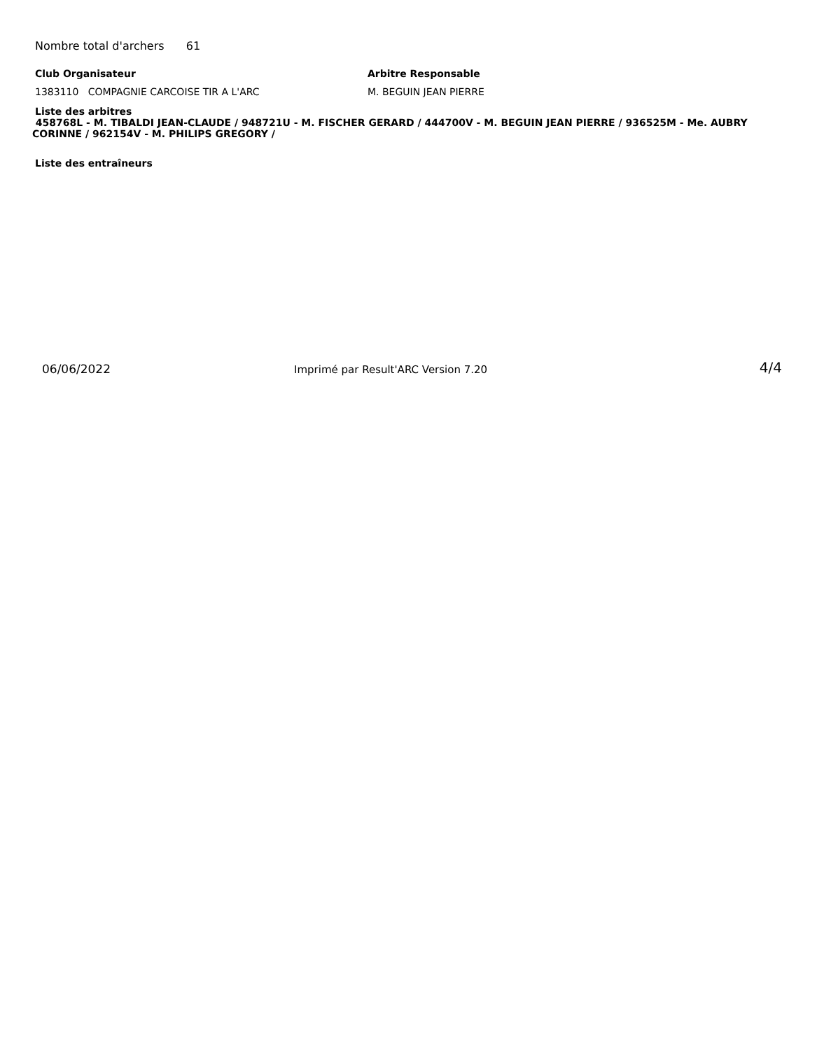Nombre total d'archers 61
Club Organisateur
1383110 COMPAGNIE CARCOISE TIR A L'ARC
Arbitre Responsable
M. BEGUIN JEAN PIERRE
Liste des arbitres
458768L - M. TIBALDI JEAN-CLAUDE / 948721U - M. FISCHER GERARD / 444700V - M. BEGUIN JEAN PIERRE / 936525M - Me. AUBRY CORINNE / 962154V - M. PHILIPS GREGORY /
Liste des entraîneurs
06/06/2022
Imprimé par Result'ARC Version 7.20
4/4